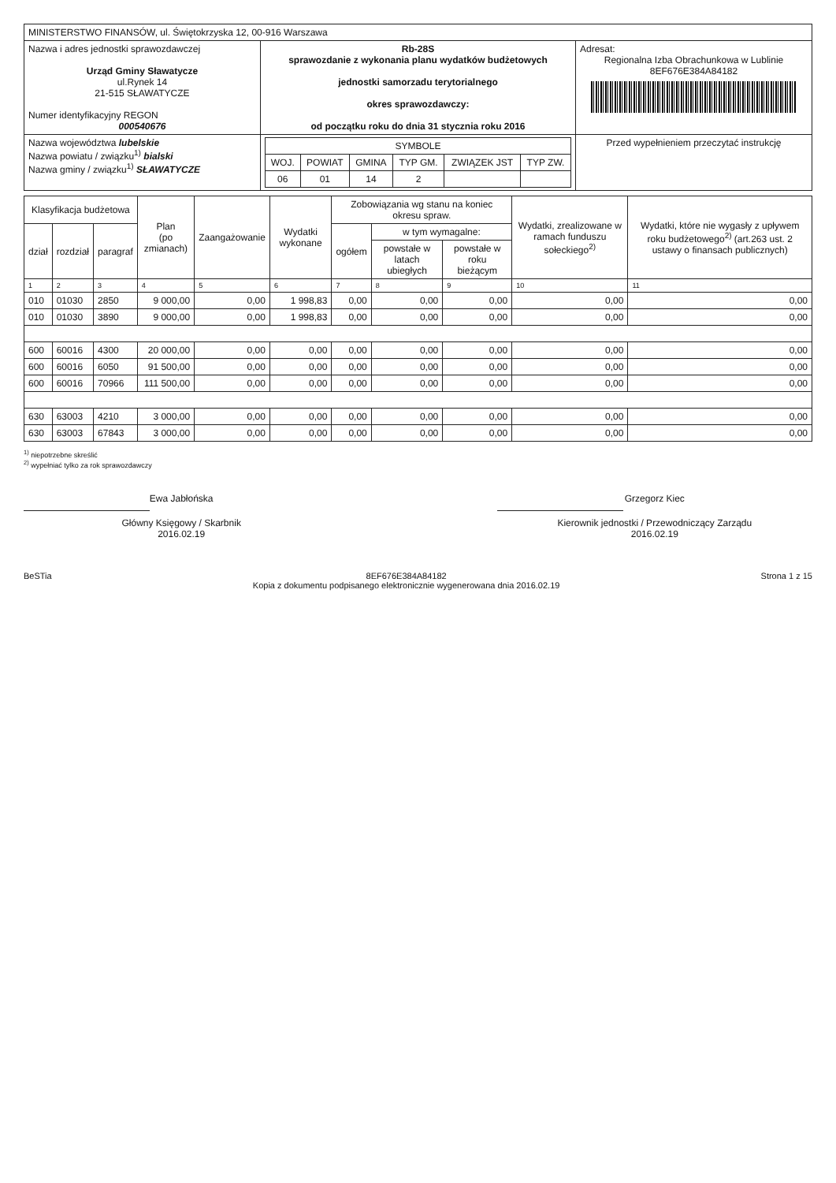| MINISTERSTWO FINANSÓW, ul. Świętokrzyska 12, 00-916 Warszawa | | |
| Nazwa i adres jednostki sprawozdawczej Urząd Gminy Sławatycze ul.Rynek 14 21-515 SŁAWATYCZE Numer identyfikacyjny REGON 000540676 | Rb-28S sprawozdanie z wykonania planu wydatków budżetowych jednostki samorzadu terytorialnego okres sprawozdawczy: od początku roku do dnia 31 stycznia roku 2016 | Adresat: Regionalna Izba Obrachunkowa w Lublinie 8EF676E384A84182 |
| Nazwa województwa lubelskie Nazwa powiatu / związku<sup>1)</sup> bialski Nazwa gminy / związku<sup>1)</sup> SŁAWATYCZE | / SYMBOLE / / / / / / / --- / --- / --- / --- / --- / --- / / WOJ. / POWIAT / GMINA / TYP GM. / ZWIĄZEK JST / TYP ZW. / / 06 / 01 / 14 / 2 / / / | Przed wypełnieniem przeczytać instrukcję |
| Klasyfikacja budżetowa | | | Plan (po zmianach) | Zaangażowanie | Wydatki wykonane | Zobowiązania wg stanu na koniec okresu spraw. | | | Wydatki, zrealizowane w ramach funduszu sołeckiego<sup>2)</sup> | Wydatki, które nie wygasły z upływem roku budżetowego<sup>2)</sup> (art.263 ust. 2 ustawy o finansach publicznych) |
| --- | --- | --- | --- | --- | --- | --- | --- | --- | --- | --- |
| dział | rozdział | paragraf | | | | ogółem | w tym wymagalne: | | | |
| | | | | | | | powstałe w latach ubiegłych | powstałe w roku bieżącym | | |
| 1 | 2 | 3 | 4 | 5 | 6 | 7 | 8 | 9 | 10 | 11 |
| 010 | 01030 | 2850 | 9 000,00 | 0,00 | 1 998,83 | 0,00 | 0,00 | 0,00 | 0,00 | 0,00 |
| 010 | 01030 | 3890 | 9 000,00 | 0,00 | 1 998,83 | 0,00 | 0,00 | 0,00 | 0,00 | 0,00 |
| 600 | 60016 | 4300 | 20 000,00 | 0,00 | 0,00 | 0,00 | 0,00 | 0,00 | 0,00 | 0,00 |
| 600 | 60016 | 6050 | 91 500,00 | 0,00 | 0,00 | 0,00 | 0,00 | 0,00 | 0,00 | 0,00 |
| 600 | 60016 | 70966 | 111 500,00 | 0,00 | 0,00 | 0,00 | 0,00 | 0,00 | 0,00 | 0,00 |
| 630 | 63003 | 4210 | 3 000,00 | 0,00 | 0,00 | 0,00 | 0,00 | 0,00 | 0,00 | 0,00 |
| 630 | 63003 | 67843 | 3 000,00 | 0,00 | 0,00 | 0,00 | 0,00 | 0,00 | 0,00 | 0,00 |
<sup>1)</sup> niepotrzebne skreślić
<sup>2)</sup> wypełniać tylko za rok sprawozdawczy
Ewa Jabłońska
Główny Księgowy / Skarbnik
2016.02.19
Grzegorz Kiec
Kierownik jednostki / Przewodniczący Zarządu
2016.02.19
BeSTia 8EF676E384A84182
Kopia z dokumentu podpisanego elektronicznie wygenerowana dnia 2016.02.19 Strona 1 z 15